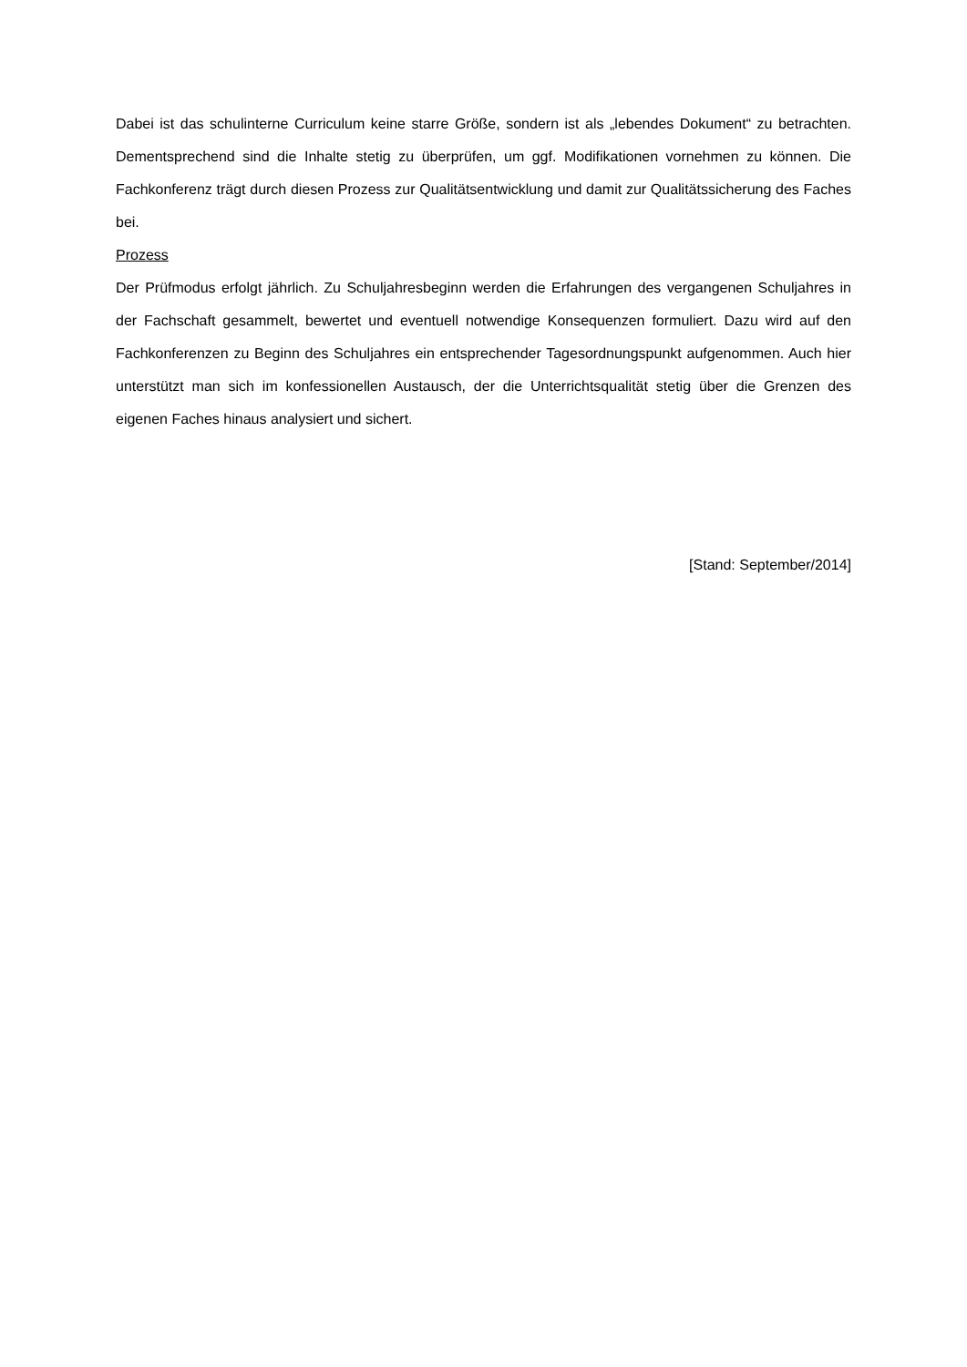Dabei ist das schulinterne Curriculum keine starre Größe, sondern ist als „lebendes Dokument“ zu betrachten. Dementsprechend sind die Inhalte stetig zu überprüfen, um ggf. Modifikationen vornehmen zu können. Die Fachkonferenz trägt durch diesen Prozess zur Qualitätsentwicklung und damit zur Qualitätssicherung des Faches bei.
Prozess
Der Prüfmodus erfolgt jährlich. Zu Schuljahresbeginn werden die Erfahrungen des vergangenen Schuljahres in der Fachschaft gesammelt, bewertet und eventuell notwendige Konsequenzen formuliert. Dazu wird auf den Fachkonferenzen zu Beginn des Schuljahres ein entsprechender Tagesordnungspunkt aufgenommen. Auch hier unterstützt man sich im konfessionellen Austausch, der die Unterrichtsqualität stetig über die Grenzen des eigenen Faches hinaus analysiert und sichert.
[Stand: September/2014]